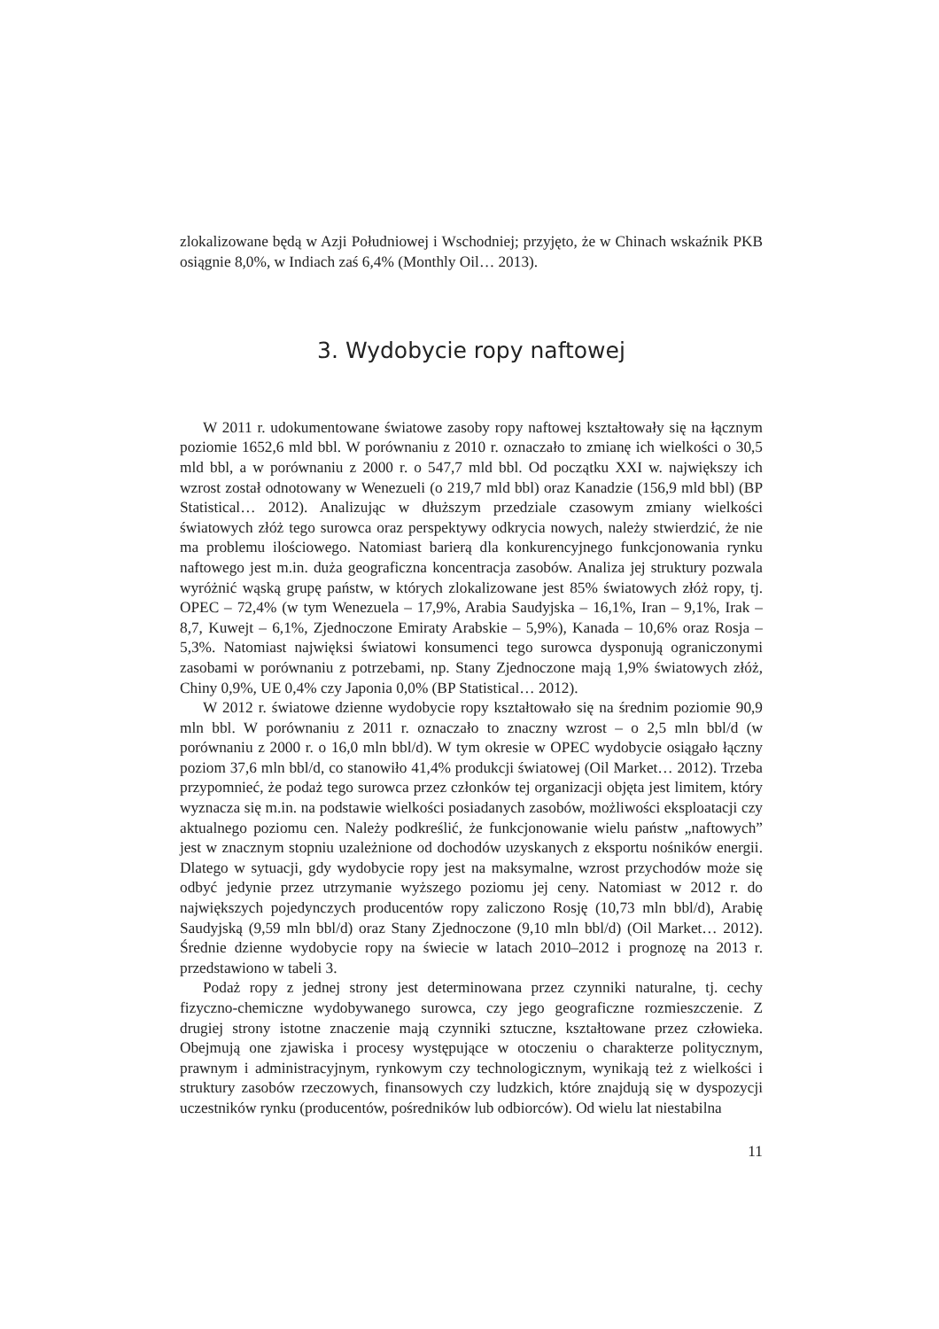zlokalizowane będą w Azji Południowej i Wschodniej; przyjęto, że w Chinach wskaźnik PKB osiągnie 8,0%, w Indiach zaś 6,4% (Monthly Oil… 2013).
3. Wydobycie ropy naftowej
W 2011 r. udokumentowane światowe zasoby ropy naftowej kształtowały się na łącznym poziomie 1652,6 mld bbl. W porównaniu z 2010 r. oznaczało to zmianę ich wielkości o 30,5 mld bbl, a w porównaniu z 2000 r. o 547,7 mld bbl. Od początku XXI w. największy ich wzrost został odnotowany w Wenezueli (o 219,7 mld bbl) oraz Kanadzie (156,9 mld bbl) (BP Statistical… 2012). Analizując w dłuższym przedziale czasowym zmiany wielkości światowych złóż tego surowca oraz perspektywy odkrycia nowych, należy stwierdzić, że nie ma problemu ilościowego. Natomiast barierą dla konkurencyjnego funkcjonowania rynku naftowego jest m.in. duża geograficzna koncentracja zasobów. Analiza jej struktury pozwala wyróżnić wąską grupę państw, w których zlokalizowane jest 85% światowych złóż ropy, tj. OPEC – 72,4% (w tym Wenezuela – 17,9%, Arabia Saudyjska – 16,1%, Iran – 9,1%, Irak – 8,7, Kuwejt – 6,1%, Zjednoczone Emiraty Arabskie – 5,9%), Kanada – 10,6% oraz Rosja – 5,3%. Natomiast najwięksi światowi konsumenci tego surowca dysponują ograniczonymi zasobami w porównaniu z potrzebami, np. Stany Zjednoczone mają 1,9% światowych złóż, Chiny 0,9%, UE 0,4% czy Japonia 0,0% (BP Statistical… 2012).
W 2012 r. światowe dzienne wydobycie ropy kształtowało się na średnim poziomie 90,9 mln bbl. W porównaniu z 2011 r. oznaczało to znaczny wzrost – o 2,5 mln bbl/d (w porównaniu z 2000 r. o 16,0 mln bbl/d). W tym okresie w OPEC wydobycie osiągało łączny poziom 37,6 mln bbl/d, co stanowiło 41,4% produkcji światowej (Oil Market… 2012). Trzeba przypomnieć, że podaż tego surowca przez członków tej organizacji objęta jest limitem, który wyznacza się m.in. na podstawie wielkości posiadanych zasobów, możliwości eksploatacji czy aktualnego poziomu cen. Należy podkreślić, że funkcjonowanie wielu państw „naftowych” jest w znacznym stopniu uzależnione od dochodów uzyskanych z eksportu nośników energii. Dlatego w sytuacji, gdy wydobycie ropy jest na maksymalne, wzrost przychodów może się odbyć jedynie przez utrzymanie wyższego poziomu jej ceny. Natomiast w 2012 r. do największych pojedynczych producentów ropy zaliczono Rosję (10,73 mln bbl/d), Arabię Saudyjską (9,59 mln bbl/d) oraz Stany Zjednoczone (9,10 mln bbl/d) (Oil Market… 2012). Średnie dzienne wydobycie ropy na świecie w latach 2010–2012 i prognozę na 2013 r. przedstawiono w tabeli 3.
Podaż ropy z jednej strony jest determinowana przez czynniki naturalne, tj. cechy fizyczno-chemiczne wydobywanego surowca, czy jego geograficzne rozmieszczenie. Z drugiej strony istotne znaczenie mają czynniki sztuczne, kształtowane przez człowieka. Obejmują one zjawiska i procesy występujące w otoczeniu o charakterze politycznym, prawnym i administracyjnym, rynkowym czy technologicznym, wynikają też z wielkości i struktury zasobów rzeczowych, finansowych czy ludzkich, które znajdują się w dyspozycji uczestników rynku (producentów, pośredników lub odbiorców). Od wielu lat niestabilna
11